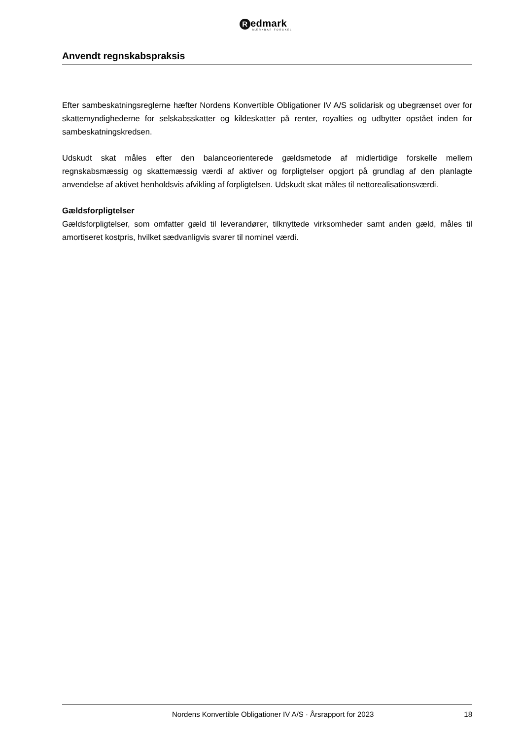Redmark
MÆRKBAR FORSKEL
Anvendt regnskabspraksis
Efter sambeskatningsreglerne hæfter Nordens Konvertible Obligationer IV A/S solidarisk og ubegrænset over for skattemyndighederne for selskabsskatter og kildeskatter på renter, royalties og udbytter opstået inden for sambeskatningskredsen.
Udskudt skat måles efter den balanceorienterede gældsmetode af midlertidige forskelle mellem regnskabsmæssig og skattemæssig værdi af aktiver og forpligtelser opgjort på grundlag af den planlagte anvendelse af aktivet henholdsvis afvikling af forpligtelsen. Udskudt skat måles til nettorealisationsværdi.
Gældsforpligtelser
Gældsforpligtelser, som omfatter gæld til leverandører, tilknyttede virksomheder samt anden gæld, måles til amortiseret kostpris, hvilket sædvanligvis svarer til nominel værdi.
Nordens Konvertible Obligationer IV A/S · Årsrapport for 2023 18